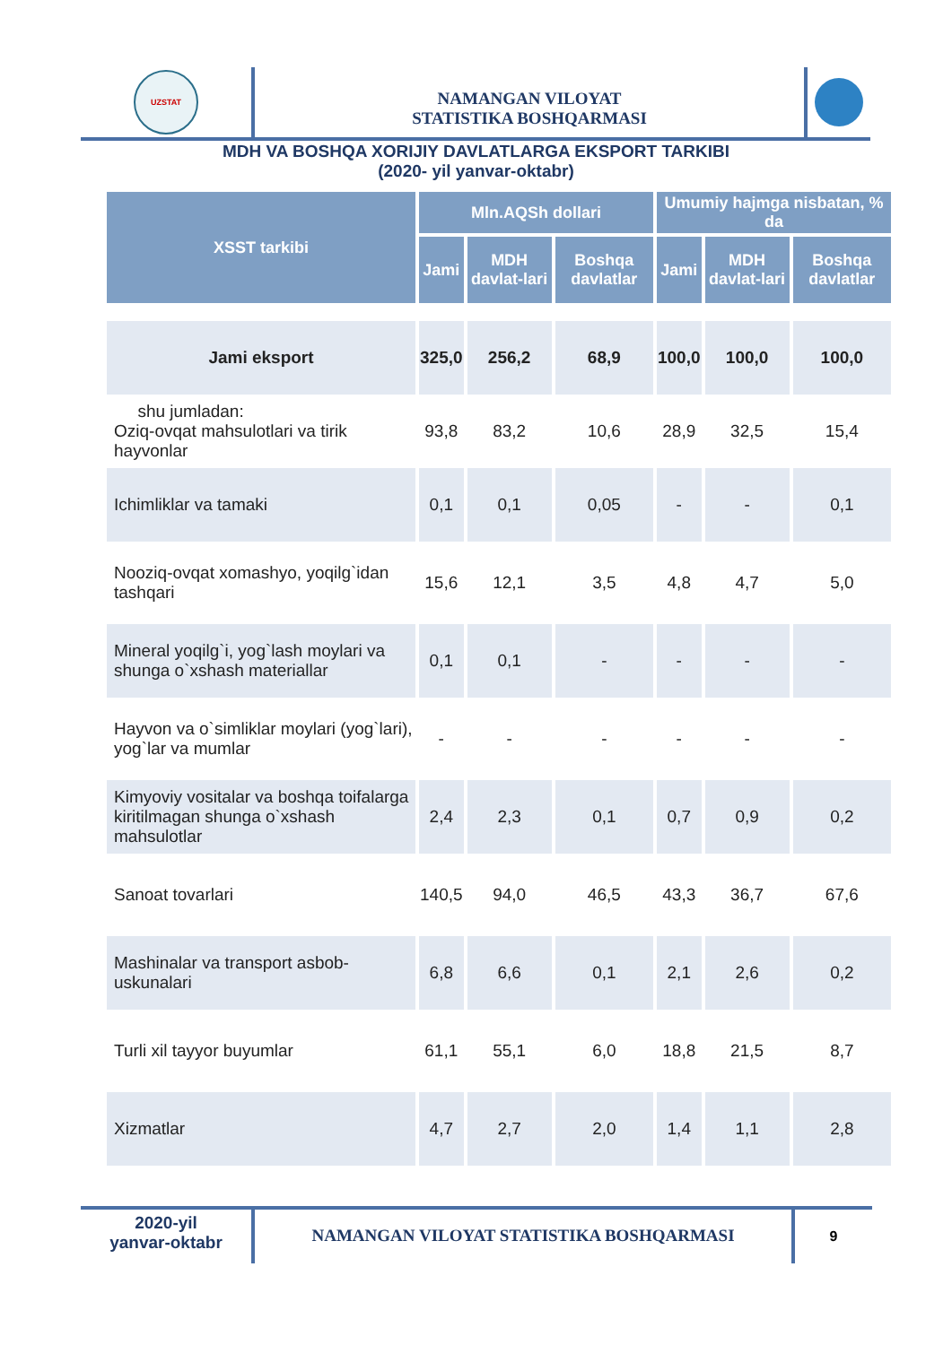UZSTAT
NAMANGAN VILOYAT
STATISTIKA BOSHQARMASI
MDH VA BOSHQA XORIJIY DAVLATLARGA EKSPORT TARKIBI
(2020- yil yanvar-oktabr)
| XSST tarkibi | Mln.AQSh dollari | | | Umumiy hajmga nisbatan, % da | | |
| --- | --- | --- | --- | --- | --- | --- |
| | Jami | MDH davlat-lari | Boshqa davlatlar | Jami | MDH davlat-lari | Boshqa davlatlar |
| Jami eksport | 325,0 | 256,2 | 68,9 | 100,0 | 100,0 | 100,0 |
| shu jumladan: Oziq-ovqat mahsulotlari va tirik hayvonlar | 93,8 | 83,2 | 10,6 | 28,9 | 32,5 | 15,4 |
| Ichimliklar va tamaki | 0,1 | 0,1 | 0,05 | - | - | 0,1 |
| Nooziq-ovqat xomashyo, yoqilg`idan tashqari | 15,6 | 12,1 | 3,5 | 4,8 | 4,7 | 5,0 |
| Mineral yoqilg`i, yog`lash moylari va shunga o`xshash materiallar | 0,1 | 0,1 | - | - | - | - |
| Hayvon va o`simliklar moylari (yog`lari), yog`lar va mumlar | - | - | - | - | - | - |
| Kimyoviy vositalar va boshqa toifalarga kiritilmagan shunga o`xshash mahsulotlar | 2,4 | 2,3 | 0,1 | 0,7 | 0,9 | 0,2 |
| Sanoat tovarlari | 140,5 | 94,0 | 46,5 | 43,3 | 36,7 | 67,6 |
| Mashinalar va transport asbob-uskunalari | 6,8 | 6,6 | 0,1 | 2,1 | 2,6 | 0,2 |
| Turli xil tayyor buyumlar | 61,1 | 55,1 | 6,0 | 18,8 | 21,5 | 8,7 |
| Xizmatlar | 4,7 | 2,7 | 2,0 | 1,4 | 1,1 | 2,8 |
2020-yil
yanvar-oktabr
NAMANGAN VILOYAT STATISTIKA BOSHQARMASI
9